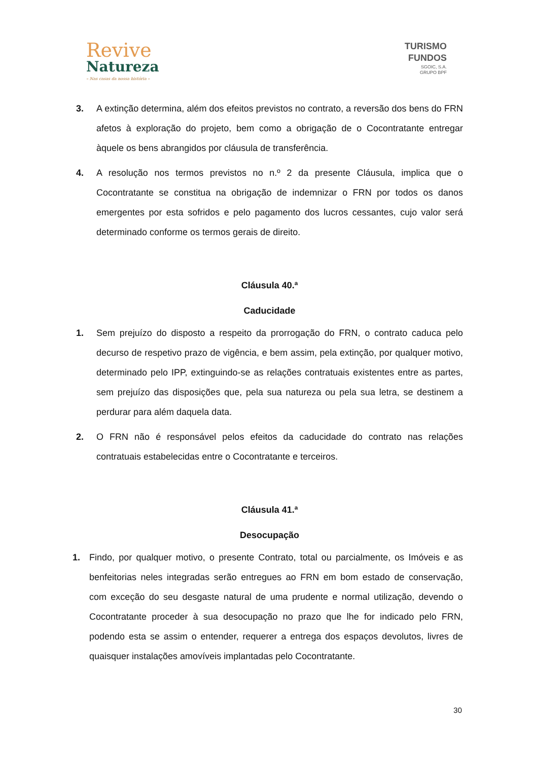Revive
Natureza
– Nas casas da nossa história –
TURISMO
FUNDOS
SGOIC, S.A.
GRUPO BPF
3. A extinção determina, além dos efeitos previstos no contrato, a reversão dos bens do FRN afetos à exploração do projeto, bem como a obrigação de o Cocontratante entregar àquele os bens abrangidos por cláusula de transferência.
4. A resolução nos termos previstos no n.º 2 da presente Cláusula, implica que o Cocontratante se constitua na obrigação de indemnizar o FRN por todos os danos emergentes por esta sofridos e pelo pagamento dos lucros cessantes, cujo valor será determinado conforme os termos gerais de direito.
Cláusula 40.ª
Caducidade
1. Sem prejuízo do disposto a respeito da prorrogação do FRN, o contrato caduca pelo decurso de respetivo prazo de vigência, e bem assim, pela extinção, por qualquer motivo, determinado pelo IPP, extinguindo-se as relações contratuais existentes entre as partes, sem prejuízo das disposições que, pela sua natureza ou pela sua letra, se destinem a perdurar para além daquela data.
2. O FRN não é responsável pelos efeitos da caducidade do contrato nas relações contratuais estabelecidas entre o Cocontratante e terceiros.
Cláusula 41.ª
Desocupação
1. Findo, por qualquer motivo, o presente Contrato, total ou parcialmente, os Imóveis e as benfeitorias neles integradas serão entregues ao FRN em bom estado de conservação, com exceção do seu desgaste natural de uma prudente e normal utilização, devendo o Cocontratante proceder à sua desocupação no prazo que lhe for indicado pelo FRN, podendo esta se assim o entender, requerer a entrega dos espaços devolutos, livres de quaisquer instalações amovíveis implantadas pelo Cocontratante.
30